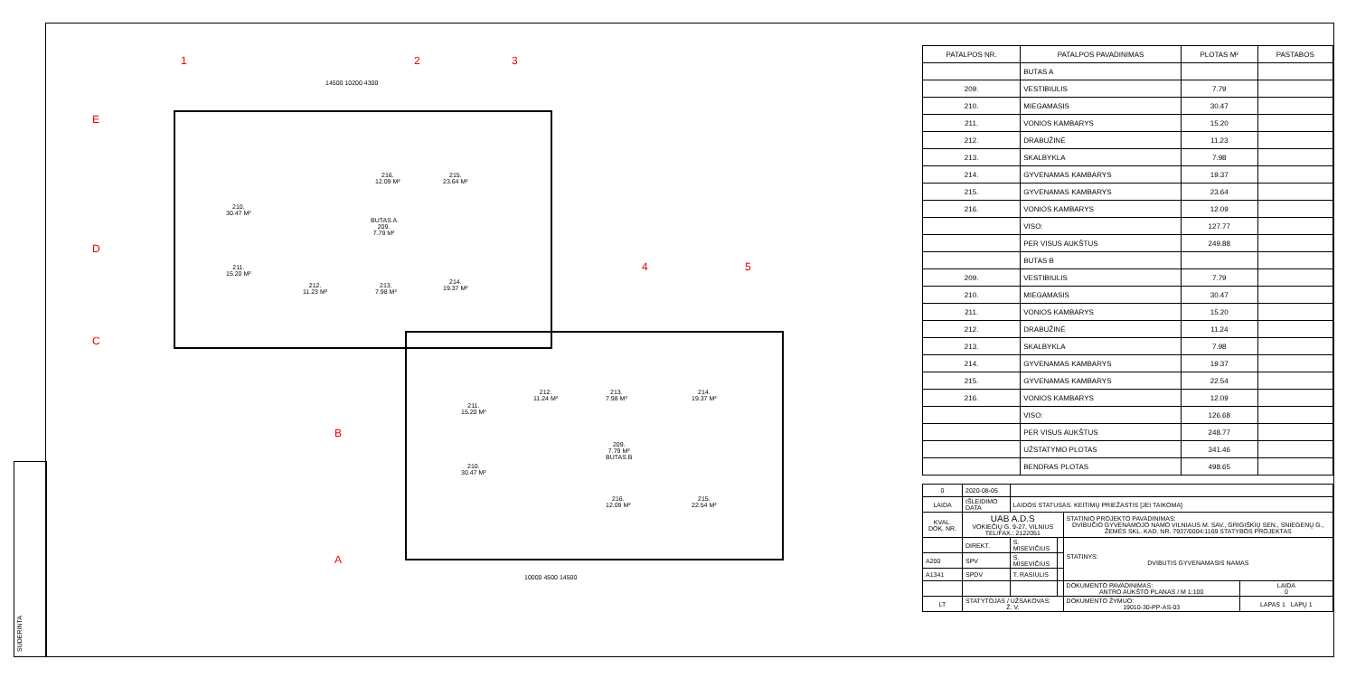SUDERINTA
1 2 3
E
D
C
B
A
4 5
14500 10200 4300
210.
30.47 M²
211.
15.20 M²
212.
11.23 M²
213.
7.98 M²
214.
19.37 M²
215.
23.64 M²
216.
12.09 M²
BUTAS A
209.
7.79 M²
211.
15.20 M²
212.
11.24 M²
213.
7.98 M²
214.
19.37 M²
209.
7.79 M²
BUTAS B
210.
30.47 M²
216.
12.09 M²
215.
22.54 M²
10000 4500 14500
| PATALPOS NR. | PATALPOS PAVADINIMAS | PLOTAS M² | PASTABOS |
| --- | --- | --- | --- |
| | BUTAS A | | |
| 209. | VESTIBIULIS | 7.79 | |
| 210. | MIEGAMASIS | 30.47 | |
| 211. | VONIOS KAMBARYS | 15.20 | |
| 212. | DRABUŽINĖ | 11.23 | |
| 213. | SKALBYKLA | 7.98 | |
| 214. | GYVENAMAS KAMBARYS | 19.37 | |
| 215. | GYVENAMAS KAMBARYS | 23.64 | |
| 216. | VONIOS KAMBARYS | 12.09 | |
| | VISO: | 127.77 | |
| | PER VISUS AUKŠTUS | 249.88 | |
| | BUTAS B | | |
| 209. | VESTIBIULIS | 7.79 | |
| 210. | MIEGAMASIS | 30.47 | |
| 211. | VONIOS KAMBARYS | 15.20 | |
| 212. | DRABUŽINĖ | 11.24 | |
| 213. | SKALBYKLA | 7.98 | |
| 214. | GYVENAMAS KAMBARYS | 19.37 | |
| 215. | GYVENAMAS KAMBARYS | 22.54 | |
| 216. | VONIOS KAMBARYS | 12.09 | |
| | VISO: | 126.68 | |
| | PER VISUS AUKŠTUS | 248.77 | |
| | UŽSTATYMO PLOTAS | 341.46 | |
| | BENDRAS PLOTAS | 498.65 | |
| 0 | 2020-08-05 | | | | |
| LAIDA | IŠLEIDIMO DATA | LAIDOS STATUSAS. KEITIMŲ PRIEŽASTIS [JEI TAIKOMA] | | | |
| KVAL. DOK. NR. | UAB A.D.S VOKIEČIŲ G. 9-27, VILNIUS TEL/FAX.: 2122051 | | | STATINIO PROJEKTO PAVADINIMAS: DVIBUČIO GYVENAMOJO NAMO VILNIAUS M. SAV., GRIGIŠKIŲ SEN., SNIEGENŲ G., ŽEMĖS SKL. KAD. NR. 7937/0004:1169 STATYBOS PROJEKTAS | |
| | DIREKT. | S. MISEVIČIUS | | STATINYS: DVIBUTIS GYVENAMASIS NAMAS | |
| A200 | SPV | S. MISEVIČIUS | | | |
| A1341 | SPDV | T. RASIULIS | | | |
| | | | | DOKUMENTO PAVADINIMAS: ANTRO AUKŠTO PLANAS / M 1:100 | LAIDA 0 |
| LT | STATYTOJAS / UŽSAKOVAS: Ž. V. | | | DOKUMENTO ŽYMUO: 19010-30-PP-AS-03 | LAPAS 1 LAPŲ 1 |